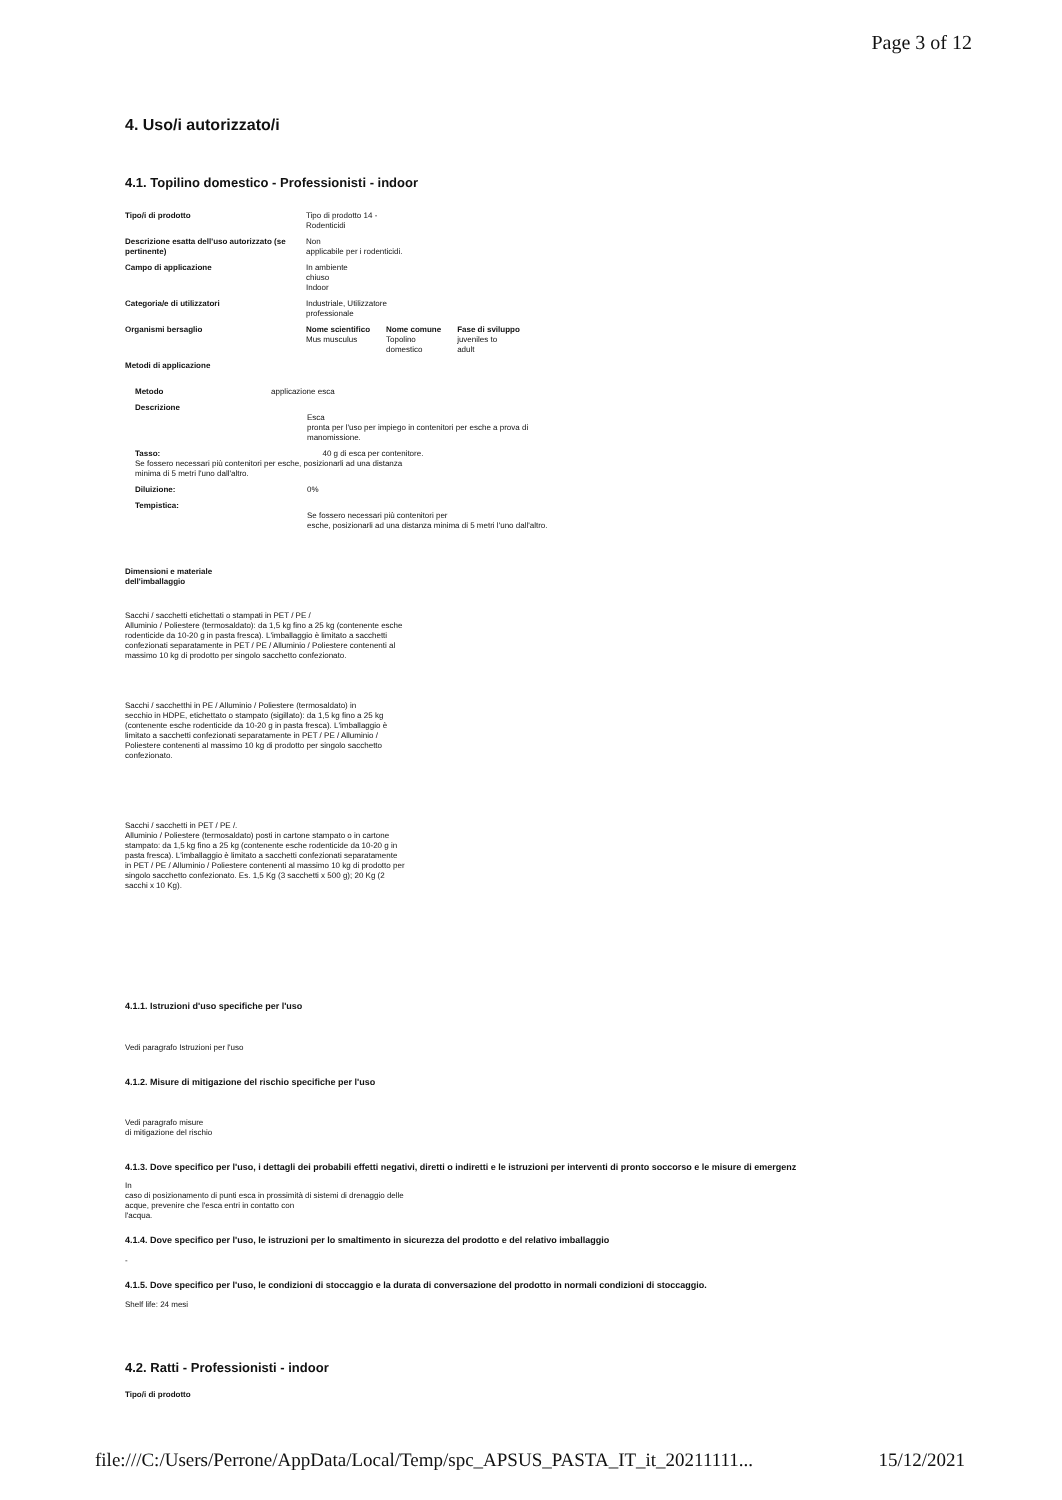Page 3 of 12
4. Uso/i autorizzato/i
4.1. Topilino domestico - Professionisti - indoor
| Tipo/i di prodotto | Tipo di prodotto 14 - Rodenticidi | | |
| Descrizione esatta dell'uso autorizzato (se pertinente) | Non applicabile per i rodenticidi. | | |
| Campo di applicazione | In ambiente chiuso Indoor | | |
| Categoria/e di utilizzatori | Industriale, Utilizzatore professionale | | |
| Organismi bersaglio | Nome scientifico Mus musculus | Nome comune Topolino domestico | Fase di sviluppo juveniles to adult |
| Metodi di applicazione | | | |
| Metodo | applicazione esca | |
| Descrizione | | Esca pronta per l'uso per impiego in contenitori per esche a prova di manomissione. |
| Tasso: 40 g di esca per contenitore. Se fossero necessari più contenitori per esche, posizionarli ad una distanza minima di 5 metri l'uno dall'altro. | | |
| Diluizione: | | 0% |
| Tempistica: | | Se fossero necessari più contenitori per esche, posizionarli ad una distanza minima di 5 metri l'uno dall'altro. |
Dimensioni e materiale
dell'imballaggio
Sacchi / sacchetti etichettati o stampati in PET / PE /
Alluminio / Poliestere (termosaldato): da 1,5 kg fino a 25 kg (contenente esche
rodenticide da 10-20 g in pasta fresca). L'imballaggio è limitato a sacchetti
confezionati separatamente in PET / PE / Alluminio / Poliestere contenenti al
massimo 10 kg di prodotto per singolo sacchetto confezionato.
Sacchi / sacchetthi in PE / Alluminio / Poliestere (termosaldato) in
secchio in HDPE, etichettato o stampato (sigillato): da 1,5 kg fino a 25 kg
(contenente esche rodenticide da 10-20 g in pasta fresca). L'imballaggio è
limitato a sacchetti confezionati separatamente in PET / PE / Alluminio /
Poliestere contenenti al massimo 10 kg di prodotto per singolo sacchetto
confezionato.
Sacchi / sacchetti in PET / PE /.
Alluminio / Poliestere (termosaldato) posti in cartone stampato o in cartone
stampato: da 1,5 kg fino a 25 kg (contenente esche rodenticide da 10-20 g in
pasta fresca). L'imballaggio è limitato a sacchetti confezionati separatamente
in PET / PE / Alluminio / Poliestere contenenti al massimo 10 kg di prodotto per
singolo sacchetto confezionato. Es. 1,5 Kg (3 sacchetti x 500 g); 20 Kg (2
sacchi x 10 Kg).
4.1.1. Istruzioni d'uso specifiche per l'uso
Vedi paragrafo Istruzioni per l'uso
4.1.2. Misure di mitigazione del rischio specifiche per l'uso
Vedi paragrafo misure
di mitigazione del rischio
4.1.3. Dove specifico per l'uso, i dettagli dei probabili effetti negativi, diretti o indiretti e le istruzioni per interventi di pronto soccorso e le misure di emergenz
In
caso di posizionamento di punti esca in prossimità di sistemi di drenaggio delle
acque, prevenire che l'esca entri in contatto con
l'acqua.
4.1.4. Dove specifico per l'uso, le istruzioni per lo smaltimento in sicurezza del prodotto e del relativo imballaggio
-
4.1.5. Dove specifico per l'uso, le condizioni di stoccaggio e la durata di conversazione del prodotto in normali condizioni di stoccaggio.
Shelf life: 24 mesi
4.2. Ratti - Professionisti - indoor
Tipo/i di prodotto
file:///C:/Users/Perrone/AppData/Local/Temp/spc_APSUS_PASTA_IT_it_20211111... 15/12/2021